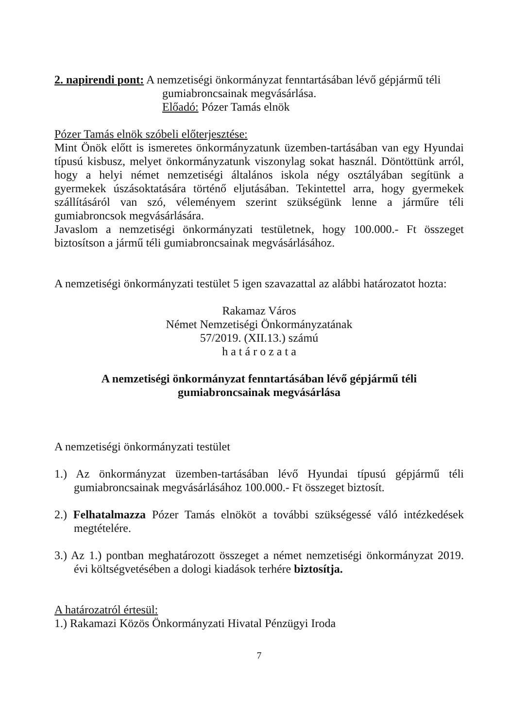2. napirendi pont: A nemzetiségi önkormányzat fenntartásában lévő gépjármű téli
gumiabroncsainak megvásárlása.
Előadó: Pózer Tamás elnök
Pózer Tamás elnök szóbeli előterjesztése:
Mint Önök előtt is ismeretes önkormányzatunk üzemben-tartásában van egy Hyundai típusú kisbusz, melyet önkormányzatunk viszonylag sokat használ. Döntöttünk arról, hogy a helyi német nemzetiségi általános iskola négy osztályában segítünk a gyermekek úszásoktatására történő eljutásában. Tekintettel arra, hogy gyermekek szállításáról van szó, véleményem szerint szükségünk lenne a járműre téli gumiabroncsok megvásárlására.
Javaslom a nemzetiségi önkormányzati testületnek, hogy 100.000.- Ft összeget biztosítson a jármű téli gumiabroncsainak megvásárlásához.
A nemzetiségi önkormányzati testület 5 igen szavazattal az alábbi határozatot hozta:
Rakamaz Város
Német Nemzetiségi Önkormányzatának
57/2019. (XII.13.) számú
h a t á r o z a t a
A nemzetiségi önkormányzat fenntartásában lévő gépjármű téli
gumiabroncsainak megvásárlása
A nemzetiségi önkormányzati testület
1.) Az önkormányzat üzemben-tartásában lévő Hyundai típusú gépjármű téli gumiabroncsainak megvásárlásához 100.000.- Ft összeget biztosít.
2.) Felhatalmazza Pózer Tamás elnököt a további szükségessé váló intézkedések megtételére.
3.) Az 1.) pontban meghatározott összeget a német nemzetiségi önkormányzat 2019. évi költségvetésében a dologi kiadások terhére biztosítja.
A határozatról értesül:
1.) Rakamazi Közös Önkormányzati Hivatal Pénzügyi Iroda
7